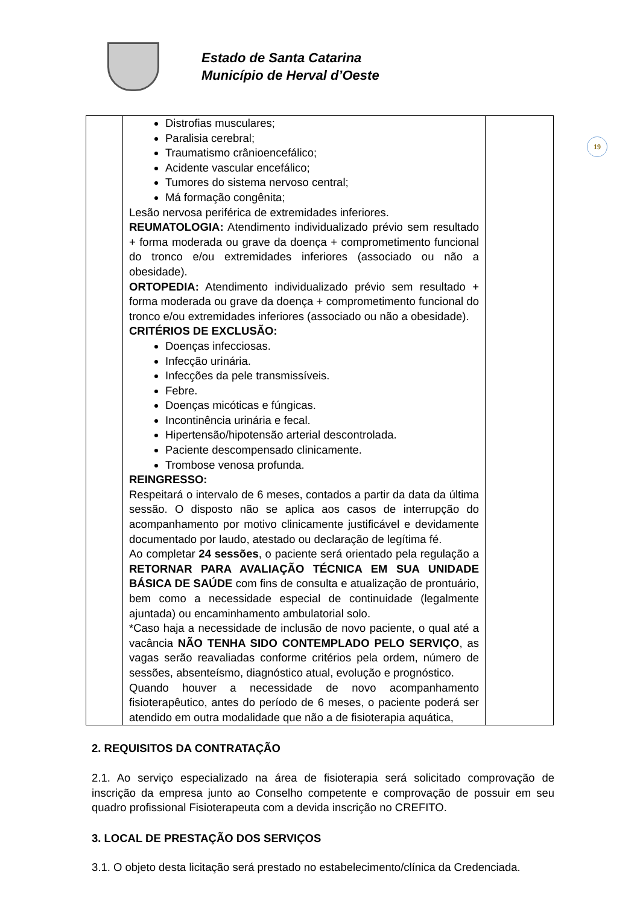Estado de Santa Catarina
Município de Herval d’Oeste
19
| | Distrofias musculares; Paralisia cerebral; Traumatismo crânioencefálico; Acidente vascular encefálico; Tumores do sistema nervoso central; Má formação congênita; Lesão nervosa periférica de extremidades inferiores. REUMATOLOGIA: Atendimento individualizado prévio sem resultado + forma moderada ou grave da doença + comprometimento funcional do tronco e/ou extremidades inferiores (associado ou não a obesidade). ORTOPEDIA: Atendimento individualizado prévio sem resultado + forma moderada ou grave da doença + comprometimento funcional do tronco e/ou extremidades inferiores (associado ou não a obesidade). CRITÉRIOS DE EXCLUSÃO: Doenças infecciosas. Infecção urinária. Infecções da pele transmissíveis. Febre. Doenças micóticas e fúngicas. Incontinência urinária e fecal. Hipertensão/hipotensão arterial descontrolada. Paciente descompensado clinicamente. Trombose venosa profunda. REINGRESSO: Respeitará o intervalo de 6 meses, contados a partir da data da última sessão. O disposto não se aplica aos casos de interrupção do acompanhamento por motivo clinicamente justificável e devidamente documentado por laudo, atestado ou declaração de legítima fé. Ao completar 24 sessões , o paciente será orientado pela regulação a RETORNAR PARA AVALIAÇÃO TÉCNICA EM SUA UNIDADE BÁSICA DE SAÚDE com fins de consulta e atualização de prontuário, bem como a necessidade especial de continuidade (legalmente ajuntada) ou encaminhamento ambulatorial solo. *Caso haja a necessidade de inclusão de novo paciente, o qual até a vacância NÃO TENHA SIDO CONTEMPLADO PELO SERVIÇO , as vagas serão reavaliadas conforme critérios pela ordem, número de sessões, absenteísmo, diagnóstico atual, evolução e prognóstico. Quando houver a necessidade de novo acompanhamento fisioterapêutico, antes do período de 6 meses, o paciente poderá ser atendido em outra modalidade que não a de fisioterapia aquática, | |
2. REQUISITOS DA CONTRATAÇÃO
2.1. Ao serviço especializado na área de fisioterapia será solicitado comprovação de inscrição da empresa junto ao Conselho competente e comprovação de possuir em seu quadro profissional Fisioterapeuta com a devida inscrição no CREFITO.
3. LOCAL DE PRESTAÇÃO DOS SERVIÇOS
3.1. O objeto desta licitação será prestado no estabelecimento/clínica da Credenciada.